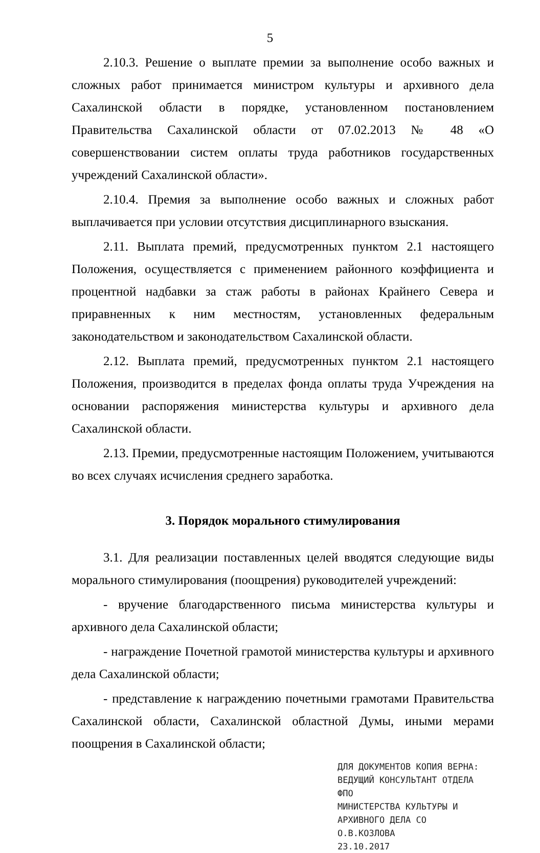5
2.10.3. Решение о выплате премии за выполнение особо важных и сложных работ принимается министром культуры и архивного дела Сахалинской области в порядке, установленном постановлением Правительства Сахалинской области от 07.02.2013 № 48 «О совершенствовании систем оплаты труда работников государственных учреждений Сахалинской области».
2.10.4. Премия за выполнение особо важных и сложных работ выплачивается при условии отсутствия дисциплинарного взыскания.
2.11. Выплата премий, предусмотренных пунктом 2.1 настоящего Положения, осуществляется с применением районного коэффициента и процентной надбавки за стаж работы в районах Крайнего Севера и приравненных к ним местностям, установленных федеральным законодательством и законодательством Сахалинской области.
2.12. Выплата премий, предусмотренных пунктом 2.1 настоящего Положения, производится в пределах фонда оплаты труда Учреждения на основании распоряжения министерства культуры и архивного дела Сахалинской области.
2.13. Премии, предусмотренные настоящим Положением, учитываются во всех случаях исчисления среднего заработка.
3. Порядок морального стимулирования
3.1. Для реализации поставленных целей вводятся следующие виды морального стимулирования (поощрения) руководителей учреждений:
- вручение благодарственного письма министерства культуры и архивного дела Сахалинской области;
- награждение Почетной грамотой министерства культуры и архивного дела Сахалинской области;
- представление к награждению почетными грамотами Правительства Сахалинской области, Сахалинской областной Думы, иными мерами поощрения в Сахалинской области;
ДЛЯ ДОКУМЕНТОВ КОПИЯ ВЕРНА:
ВЕДУЩИЙ КОНСУЛЬТАНТ ОТДЕЛА ФПО
МИНИСТЕРСТВА КУЛЬТУРЫ И
АРХИВНОГО ДЕЛА СО
О.В.КОЗЛОВА
23.10.2017